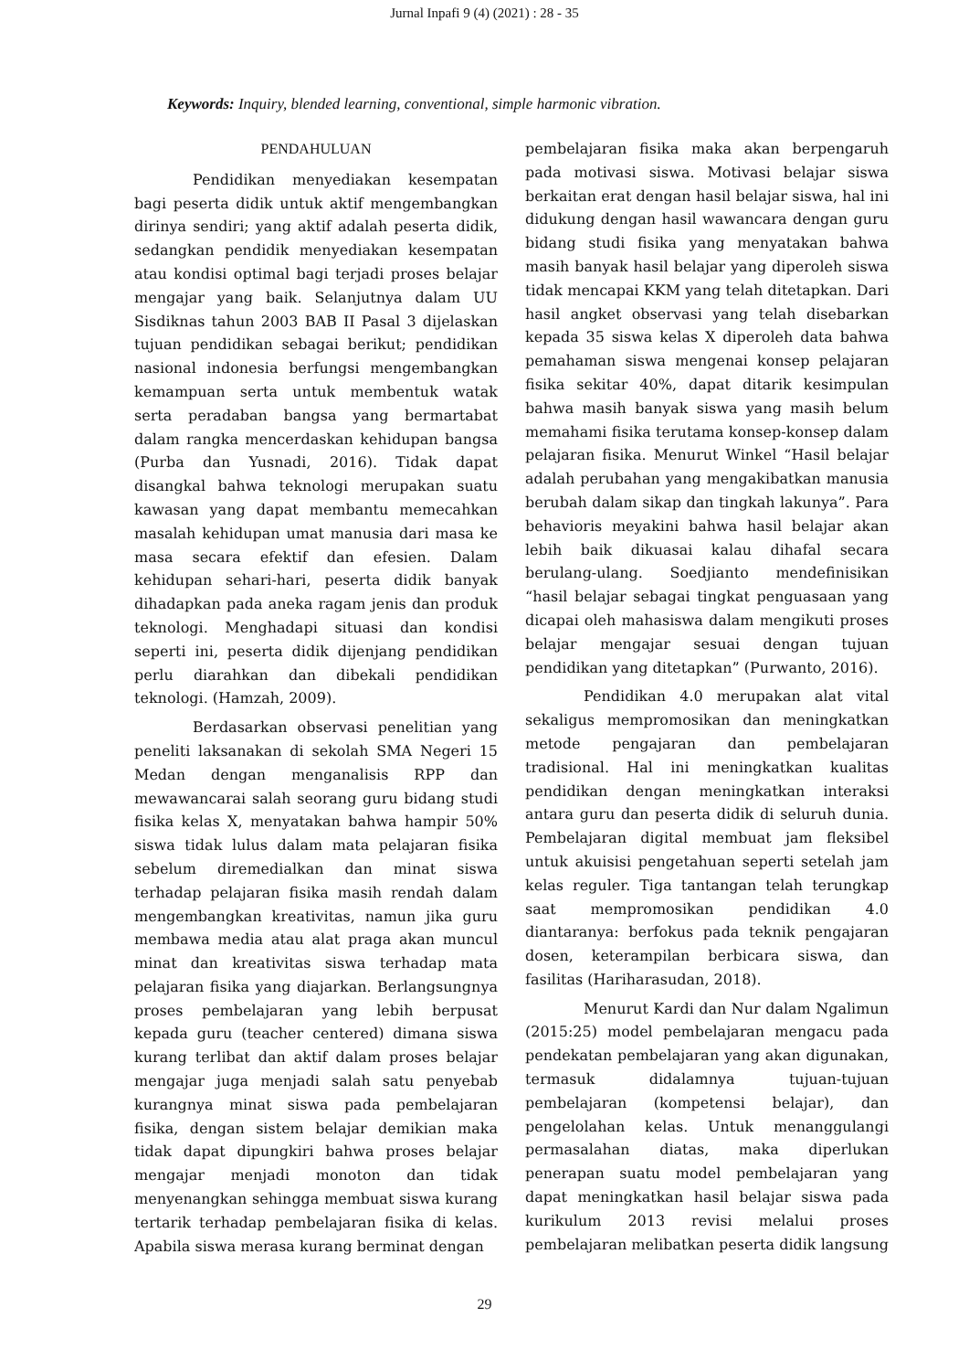Jurnal Inpafi 9 (4) (2021) : 28 - 35
Keywords: Inquiry, blended learning, conventional, simple harmonic vibration.
PENDAHULUAN
Pendidikan menyediakan kesempatan bagi peserta didik untuk aktif mengembangkan dirinya sendiri; yang aktif adalah peserta didik, sedangkan pendidik menyediakan kesempatan atau kondisi optimal bagi terjadi proses belajar mengajar yang baik. Selanjutnya dalam UU Sisdiknas tahun 2003 BAB II Pasal 3 dijelaskan tujuan pendidikan sebagai berikut; pendidikan nasional indonesia berfungsi mengembangkan kemampuan serta untuk membentuk watak serta peradaban bangsa yang bermartabat dalam rangka mencerdaskan kehidupan bangsa (Purba dan Yusnadi, 2016). Tidak dapat disangkal bahwa teknologi merupakan suatu kawasan yang dapat membantu memecahkan masalah kehidupan umat manusia dari masa ke masa secara efektif dan efesien. Dalam kehidupan sehari-hari, peserta didik banyak dihadapkan pada aneka ragam jenis dan produk teknologi. Menghadapi situasi dan kondisi seperti ini, peserta didik dijenjang pendidikan perlu diarahkan dan dibekali pendidikan teknologi. (Hamzah, 2009).
Berdasarkan observasi penelitian yang peneliti laksanakan di sekolah SMA Negeri 15 Medan dengan menganalisis RPP dan mewawancarai salah seorang guru bidang studi fisika kelas X, menyatakan bahwa hampir 50% siswa tidak lulus dalam mata pelajaran fisika sebelum diremedialkan dan minat siswa terhadap pelajaran fisika masih rendah dalam mengembangkan kreativitas, namun jika guru membawa media atau alat praga akan muncul minat dan kreativitas siswa terhadap mata pelajaran fisika yang diajarkan. Berlangsungnya proses pembelajaran yang lebih berpusat kepada guru (teacher centered) dimana siswa kurang terlibat dan aktif dalam proses belajar mengajar juga menjadi salah satu penyebab kurangnya minat siswa pada pembelajaran fisika, dengan sistem belajar demikian maka tidak dapat dipungkiri bahwa proses belajar mengajar menjadi monoton dan tidak menyenangkan sehingga membuat siswa kurang tertarik terhadap pembelajaran fisika di kelas. Apabila siswa merasa kurang berminat dengan
pembelajaran fisika maka akan berpengaruh pada motivasi siswa. Motivasi belajar siswa berkaitan erat dengan hasil belajar siswa, hal ini didukung dengan hasil wawancara dengan guru bidang studi fisika yang menyatakan bahwa masih banyak hasil belajar yang diperoleh siswa tidak mencapai KKM yang telah ditetapkan. Dari hasil angket observasi yang telah disebarkan kepada 35 siswa kelas X diperoleh data bahwa pemahaman siswa mengenai konsep pelajaran fisika sekitar 40%, dapat ditarik kesimpulan bahwa masih banyak siswa yang masih belum memahami fisika terutama konsep-konsep dalam pelajaran fisika. Menurut Winkel “Hasil belajar adalah perubahan yang mengakibatkan manusia berubah dalam sikap dan tingkah lakunya”. Para behavioris meyakini bahwa hasil belajar akan lebih baik dikuasai kalau dihafal secara berulang-ulang. Soedjianto mendefinisikan “hasil belajar sebagai tingkat penguasaan yang dicapai oleh mahasiswa dalam mengikuti proses belajar mengajar sesuai dengan tujuan pendidikan yang ditetapkan” (Purwanto, 2016).
Pendidikan 4.0 merupakan alat vital sekaligus mempromosikan dan meningkatkan metode pengajaran dan pembelajaran tradisional. Hal ini meningkatkan kualitas pendidikan dengan meningkatkan interaksi antara guru dan peserta didik di seluruh dunia. Pembelajaran digital membuat jam fleksibel untuk akuisisi pengetahuan seperti setelah jam kelas reguler. Tiga tantangan telah terungkap saat mempromosikan pendidikan 4.0 diantaranya: berfokus pada teknik pengajaran dosen, keterampilan berbicara siswa, dan fasilitas (Hariharasudan, 2018).
Menurut Kardi dan Nur dalam Ngalimun (2015:25) model pembelajaran mengacu pada pendekatan pembelajaran yang akan digunakan, termasuk didalamnya tujuan-tujuan pembelajaran (kompetensi belajar), dan pengelolahan kelas. Untuk menanggulangi permasalahan diatas, maka diperlukan penerapan suatu model pembelajaran yang dapat meningkatkan hasil belajar siswa pada kurikulum 2013 revisi melalui proses pembelajaran melibatkan peserta didik langsung
29